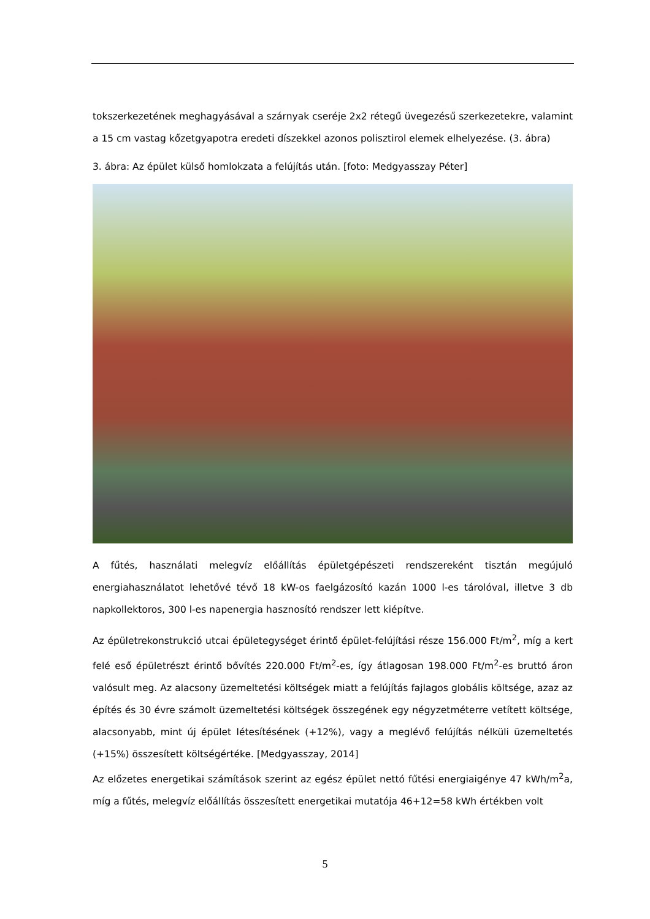tokszerkezetének meghagyásával a szárnyak cseréje 2x2 rétegű üvegezésű szerkezetekre, valamint a 15 cm vastag kőzetgyapotra eredeti díszekkel azonos polisztirol elemek elhelyezése. (3. ábra)
3. ábra: Az épület külső homlokzata a felújítás után. [foto: Medgyasszay Péter]
A fűtés, használati melegvíz előállítás épületgépészeti rendszereként tisztán megújuló energiahasználatot lehetővé tévő 18 kW-os faelgázosító kazán 1000 l-es tárolóval, illetve 3 db napkollektoros, 300 l-es napenergia hasznosító rendszer lett kiépítve.
Az épületrekonstrukció utcai épületegységet érintő épület-felújítási része 156.000 Ft/m<sup>2</sup>, míg a kert felé eső épületrészt érintő bővítés 220.000 Ft/m<sup>2</sup>-es, így átlagosan 198.000 Ft/m<sup>2</sup>-es bruttó áron valósult meg. Az alacsony üzemeltetési költségek miatt a felújítás fajlagos globális költsége, azaz az építés és 30 évre számolt üzemeltetési költségek összegének egy négyzetméterre vetített költsége, alacsonyabb, mint új épület létesítésének (+12%), vagy a meglévő felújítás nélküli üzemeltetés (+15%) összesített költségértéke. [Medgyasszay, 2014]
Az előzetes energetikai számítások szerint az egész épület nettó fűtési energiaigénye 47 kWh/m<sup>2</sup>a, míg a fűtés, melegvíz előállítás összesített energetikai mutatója 46+12=58 kWh értékben volt
5